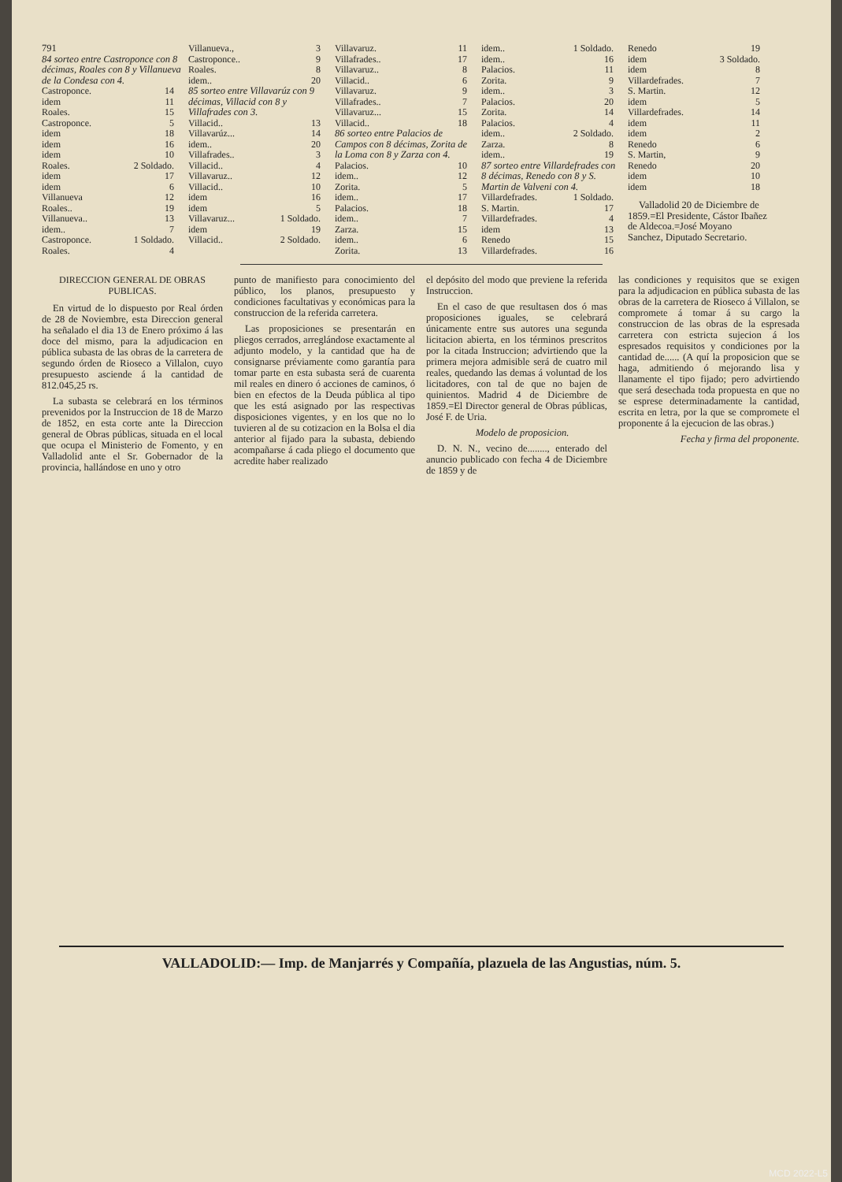791
84 sorteo entre Castroponce con 8 décimas, Roales con 8 y Villanueva de la Condesa con 4.
| Castroponce. | 14 |
| idem | 11 |
| Roales. | 15 |
| Castroponce. | 5 |
| idem | 18 |
| idem | 16 |
| idem | 10 |
| Roales. | 2 Soldado. |
| idem | 17 |
| idem | 6 |
| Villanueva | 12 |
| Roales.. | 19 |
| Villanueva.. | 13 |
| idem.. | 7 |
| Castroponce. | 1 Soldado. |
| Roales. | 4 |
| Villanueva., | 3 |
| Castroponce.. | 9 |
| Roales. | 8 |
| idem.. | 20 |
85 sorteo entre Villavarúz con 9 décimas, Villacid con 8 y Villafrades con 3.
| Villacid.. | 13 |
| Villavarúz... | 14 |
| idem.. | 20 |
| Villafrades.. | 3 |
| Villacid.. | 4 |
| Villavaruz.. | 12 |
| Villacid.. | 10 |
| idem | 16 |
| idem | 5 |
| Villavaruz... | 1 Soldado. |
| idem | 19 |
| Villacid.. | 2 Soldado. |
| Villavaruz. | 11 |
| Villafrades.. | 17 |
| Villavaruz.. | 8 |
| Villacid.. | 6 |
| Villavaruz. | 9 |
| Villafrades.. | 7 |
| Villavaruz... | 15 |
| Villacid.. | 18 |
86 sorteo entre Palacios de Campos con 8 décimas, Zorita de la Loma con 8 y Zarza con 4.
| Palacios. | 10 |
| idem.. | 12 |
| Zorita. | 5 |
| idem.. | 17 |
| Palacios. | 18 |
| idem.. | 7 |
| Zarza. | 15 |
| idem.. | 6 |
| Zorita. | 13 |
| idem.. | 1 Soldado. |
| idem.. | 16 |
| Palacios. | 11 |
| Zorita. | 9 |
| idem.. | 3 |
| Palacios. | 20 |
| Zorita. | 14 |
| Palacios. | 4 |
| idem.. | 2 Soldado. |
| Zarza. | 8 |
| idem.. | 19 |
87 sorteo entre Villardefrades con 8 décimas, Renedo con 8 y S. Martin de Valveni con 4.
| Villardefrades. | 1 Soldado. |
| S. Martin. | 17 |
| Villardefrades. | 4 |
| idem | 13 |
| Renedo | 15 |
| Villardefrades. | 16 |
| Renedo | 19 |
| idem | 3 Soldado. |
| idem | 8 |
| Villardefrades. | 7 |
| S. Martin. | 12 |
| idem | 5 |
| Villardefrades. | 14 |
| idem | 11 |
| idem | 2 |
| Renedo | 6 |
| S. Martin, | 9 |
| Renedo | 20 |
| idem | 10 |
| idem | 18 |
Valladolid 20 de Diciembre de 1859.=El Presidente, Cástor Ibañez de Aldecoa.=José Moyano Sanchez, Diputado Secretario.
DIRECCION GENERAL DE OBRAS PUBLICAS.
En virtud de lo dispuesto por Real órden de 28 de Noviembre, esta Direccion general ha señalado el dia 13 de Enero próximo á las doce del mismo, para la adjudicacion en pública subasta de las obras de la carretera de segundo órden de Rioseco a Villalon, cuyo presupuesto asciende á la cantidad de 812.045,25 rs.
La subasta se celebrará en los términos prevenidos por la Instruccion de 18 de Marzo de 1852, en esta corte ante la Direccion general de Obras públicas, situada en el local que ocupa el Ministerio de Fomento, y en Valladolid ante el Sr. Gobernador de la provincia, hallándose en uno y otro
punto de manifiesto para conocimiento del público, los planos, presupuesto y condiciones facultativas y económicas para la construccion de la referida carretera.
Las proposiciones se presentarán en pliegos cerrados, arreglándose exactamente al adjunto modelo, y la cantidad que ha de consignarse préviamente como garantía para tomar parte en esta subasta será de cuarenta mil reales en dinero ó acciones de caminos, ó bien en efectos de la Deuda pública al tipo que les está asignado por las respectivas disposiciones vigentes, y en los que no lo tuvieren al de su cotizacion en la Bolsa el dia anterior al fijado para la subasta, debiendo acompañarse á cada pliego el documento que acredite haber realizado
el depósito del modo que previene la referida Instruccion.
En el caso de que resultasen dos ó mas proposiciones iguales, se celebrará únicamente entre sus autores una segunda licitacion abierta, en los términos prescritos por la citada Instruccion; advirtiendo que la primera mejora admisible será de cuatro mil reales, quedando las demas á voluntad de los licitadores, con tal de que no bajen de quinientos. Madrid 4 de Diciembre de 1859.=El Director general de Obras públicas, José F. de Uria.
Modelo de proposicion.
D. N. N., vecino de........, enterado del anuncio publicado con fecha 4 de Diciembre de 1859 y de
las condiciones y requisitos que se exigen para la adjudicacion en pública subasta de las obras de la carretera de Rioseco á Villalon, se compromete á tomar á su cargo la construccion de las obras de la espresada carretera con estricta sujecion á los espresados requisitos y condiciones por la cantidad de...... (A quí la proposicion que se haga, admitiendo ó mejorando lisa y llanamente el tipo fijado; pero advirtiendo que será desechada toda propuesta en que no se esprese determinadamente la cantidad, escrita en letra, por la que se compromete el proponente á la ejecucion de las obras.)
Fecha y firma del proponente.
VALLADOLID:— Imp. de Manjarrés y Compañía, plazuela de las Angustias, núm. 5.
MCD 2022-L5